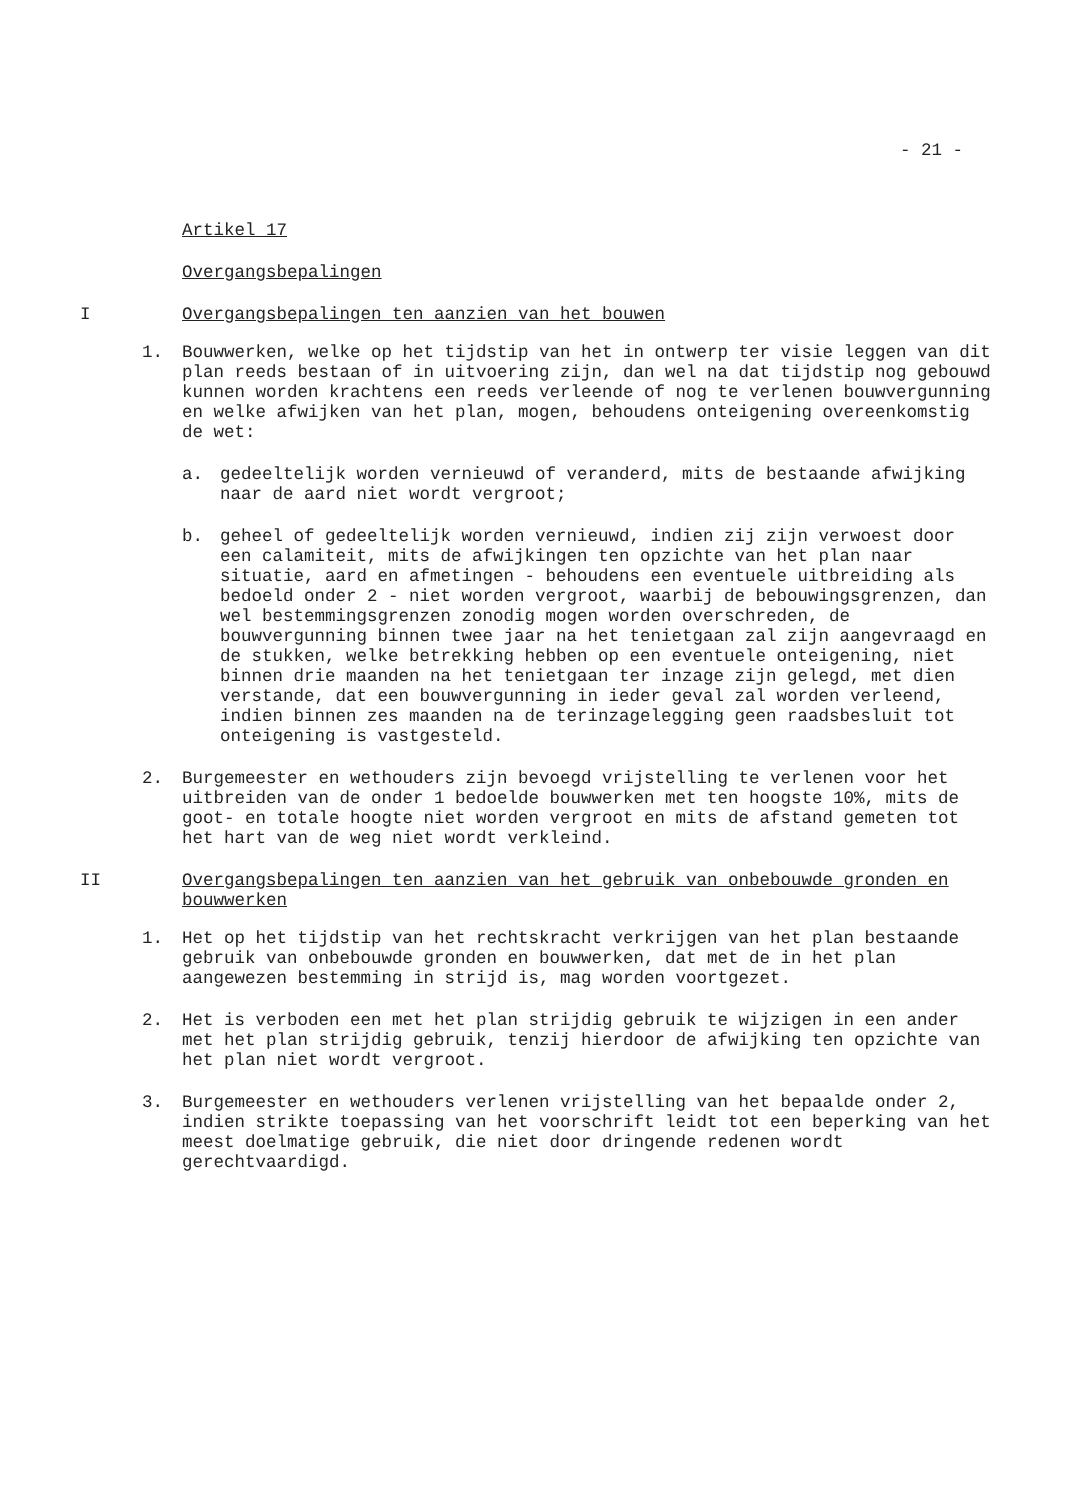- 21 -
Artikel 17
Overgangsbepalingen
I Overgangsbepalingen ten aanzien van het bouwen
1. Bouwwerken, welke op het tijdstip van het in ontwerp ter visie leggen van dit plan reeds bestaan of in uitvoering zijn, dan wel na dat tijdstip nog gebouwd kunnen worden krachtens een reeds verleende of nog te verlenen bouwvergunning en welke afwijken van het plan, mogen, behoudens onteigening overeenkomstig de wet:
a. gedeeltelijk worden vernieuwd of veranderd, mits de bestaande afwijking naar de aard niet wordt vergroot;
b. geheel of gedeeltelijk worden vernieuwd, indien zij zijn verwoest door een calamiteit, mits de afwijkingen ten opzichte van het plan naar situatie, aard en afmetingen - behoudens een eventuele uitbreiding als bedoeld onder 2 - niet worden vergroot, waarbij de bebouwingsgrenzen, dan wel bestemmingsgrenzen zonodig mogen worden overschreden, de bouwvergunning binnen twee jaar na het tenietgaan zal zijn aangevraagd en de stukken, welke betrekking hebben op een eventuele onteigening, niet binnen drie maanden na het tenietgaan ter inzage zijn gelegd, met dien verstande, dat een bouwvergunning in ieder geval zal worden verleend, indien binnen zes maanden na de terinzagelegging geen raadsbesluit tot onteigening is vastgesteld.
2. Burgemeester en wethouders zijn bevoegd vrijstelling te verlenen voor het uitbreiden van de onder 1 bedoelde bouwwerken met ten hoogste 10%, mits de goot- en totale hoogte niet worden vergroot en mits de afstand gemeten tot het hart van de weg niet wordt verkleind.
II Overgangsbepalingen ten aanzien van het gebruik van onbebouwde gronden en bouwwerken
1. Het op het tijdstip van het rechtskracht verkrijgen van het plan bestaande gebruik van onbebouwde gronden en bouwwerken, dat met de in het plan aangewezen bestemming in strijd is, mag worden voortgezet.
2. Het is verboden een met het plan strijdig gebruik te wijzigen in een ander met het plan strijdig gebruik, tenzij hierdoor de afwijking ten opzichte van het plan niet wordt vergroot.
3. Burgemeester en wethouders verlenen vrijstelling van het bepaalde onder 2, indien strikte toepassing van het voorschrift leidt tot een beperking van het meest doelmatige gebruik, die niet door dringende redenen wordt gerechtvaardigd.